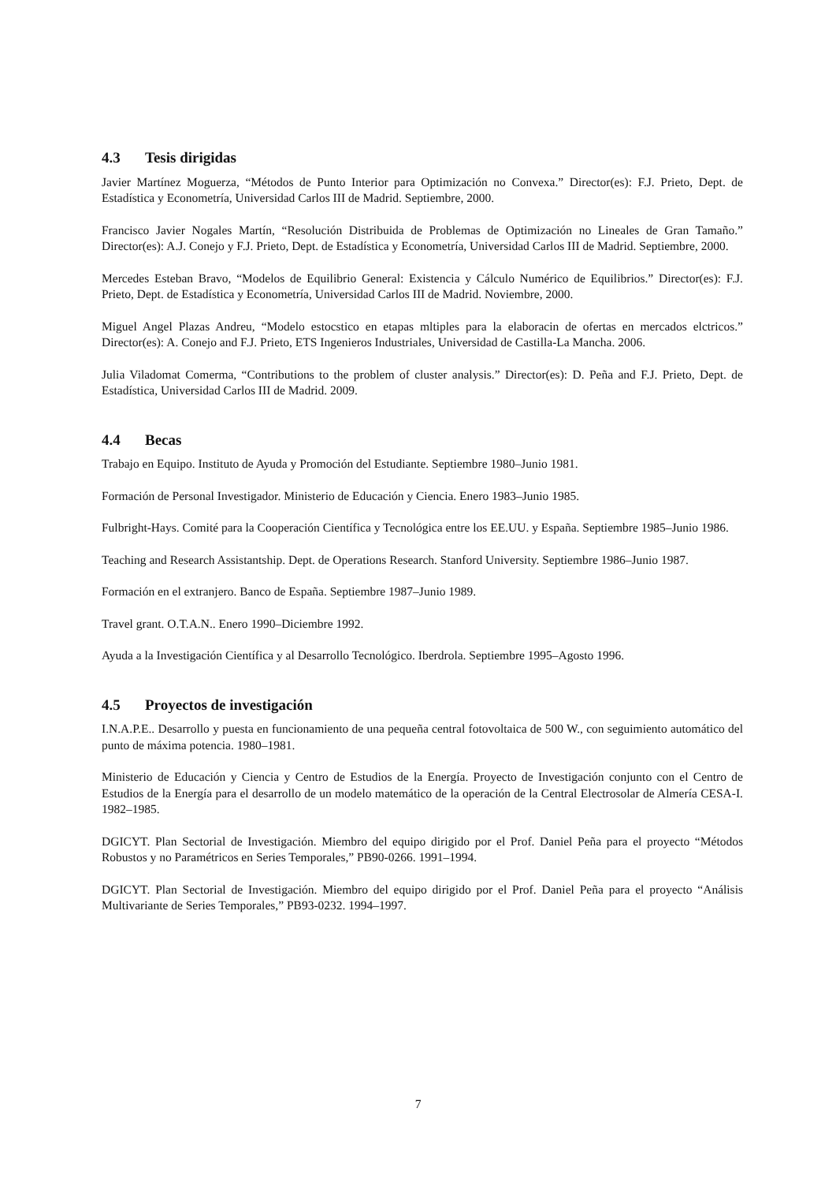4.3 Tesis dirigidas
Javier Martínez Moguerza, “Métodos de Punto Interior para Optimización no Convexa.” Director(es): F.J. Prieto, Dept. de Estadística y Econometría, Universidad Carlos III de Madrid. Septiembre, 2000.
Francisco Javier Nogales Martín, “Resolución Distribuida de Problemas de Optimización no Lineales de Gran Tamaño.” Director(es): A.J. Conejo y F.J. Prieto, Dept. de Estadística y Econometría, Universidad Carlos III de Madrid. Septiembre, 2000.
Mercedes Esteban Bravo, “Modelos de Equilibrio General: Existencia y Cálculo Numérico de Equilibrios.” Director(es): F.J. Prieto, Dept. de Estadística y Econometría, Universidad Carlos III de Madrid. Noviembre, 2000.
Miguel Angel Plazas Andreu, “Modelo estocstico en etapas mltiples para la elaboracin de ofertas en mercados elctricos.” Director(es): A. Conejo and F.J. Prieto, ETS Ingenieros Industriales, Universidad de Castilla-La Mancha. 2006.
Julia Viladomat Comerma, “Contributions to the problem of cluster analysis.” Director(es): D. Peña and F.J. Prieto, Dept. de Estadística, Universidad Carlos III de Madrid. 2009.
4.4 Becas
Trabajo en Equipo. Instituto de Ayuda y Promoción del Estudiante. Septiembre 1980–Junio 1981.
Formación de Personal Investigador. Ministerio de Educación y Ciencia. Enero 1983–Junio 1985.
Fulbright-Hays. Comité para la Cooperación Científica y Tecnológica entre los EE.UU. y España. Septiembre 1985–Junio 1986.
Teaching and Research Assistantship. Dept. de Operations Research. Stanford University. Septiembre 1986–Junio 1987.
Formación en el extranjero. Banco de España. Septiembre 1987–Junio 1989.
Travel grant. O.T.A.N.. Enero 1990–Diciembre 1992.
Ayuda a la Investigación Científica y al Desarrollo Tecnológico. Iberdrola. Septiembre 1995–Agosto 1996.
4.5 Proyectos de investigación
I.N.A.P.E.. Desarrollo y puesta en funcionamiento de una pequeña central fotovoltaica de 500 W., con seguimiento automático del punto de máxima potencia. 1980–1981.
Ministerio de Educación y Ciencia y Centro de Estudios de la Energía. Proyecto de Investigación conjunto con el Centro de Estudios de la Energía para el desarrollo de un modelo matemático de la operación de la Central Electrosolar de Almería CESA-I. 1982–1985.
DGICYT. Plan Sectorial de Investigación. Miembro del equipo dirigido por el Prof. Daniel Peña para el proyecto “Métodos Robustos y no Paramétricos en Series Temporales,” PB90-0266. 1991–1994.
DGICYT. Plan Sectorial de Investigación. Miembro del equipo dirigido por el Prof. Daniel Peña para el proyecto “Análisis Multivariante de Series Temporales,” PB93-0232. 1994–1997.
7